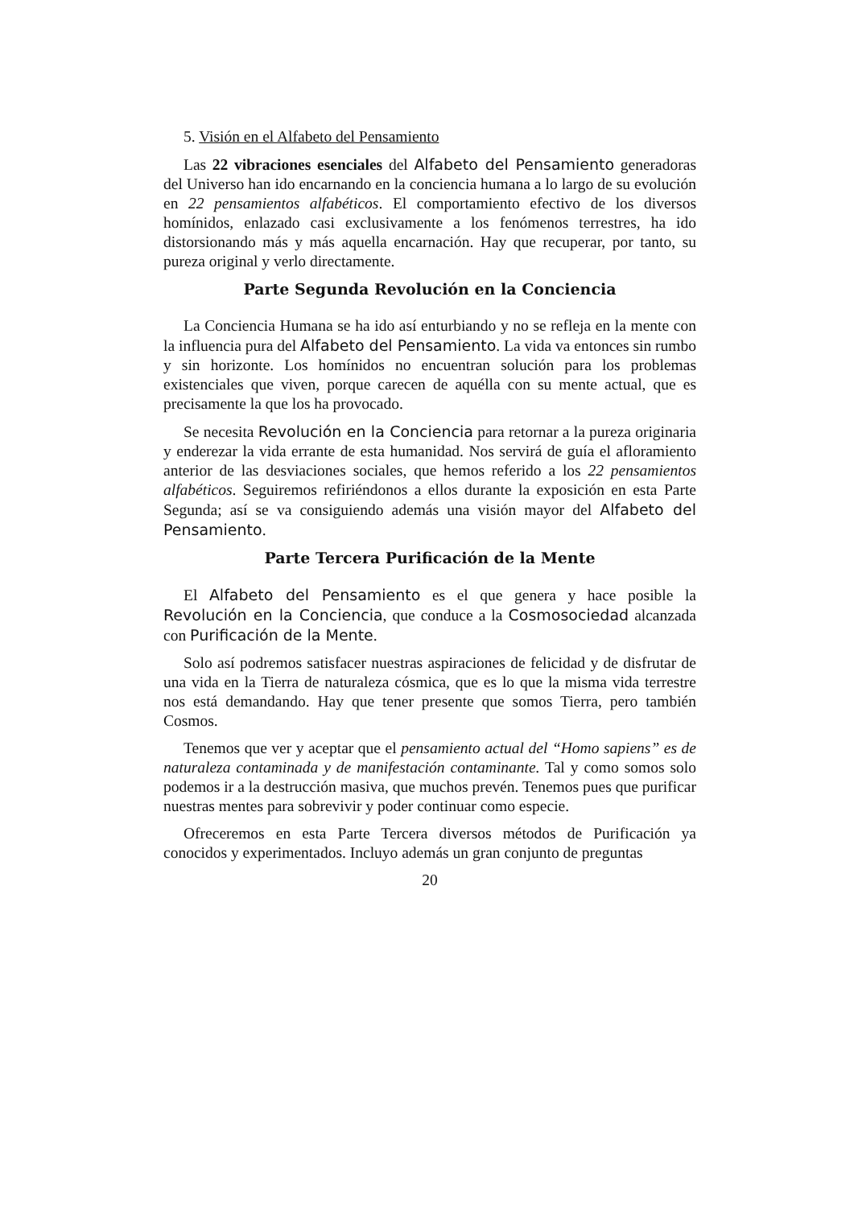5. Visión en el Alfabeto del Pensamiento
Las 22 vibraciones esenciales del Alfabeto del Pensamiento generadoras del Universo han ido encarnando en la conciencia humana a lo largo de su evolución en 22 pensamientos alfabéticos. El comportamiento efectivo de los diversos homínidos, enlazado casi exclusivamente a los fenómenos terrestres, ha ido distorsionando más y más aquella encarnación. Hay que recuperar, por tanto, su pureza original y verlo directamente.
Parte Segunda Revolución en la Conciencia
La Conciencia Humana se ha ido así enturbiando y no se refleja en la mente con la influencia pura del Alfabeto del Pensamiento. La vida va entonces sin rumbo y sin horizonte. Los homínidos no encuentran solución para los problemas existenciales que viven, porque carecen de aquélla con su mente actual, que es precisamente la que los ha provocado.
Se necesita Revolución en la Conciencia para retornar a la pureza originaria y enderezar la vida errante de esta humanidad. Nos servirá de guía el afloramiento anterior de las desviaciones sociales, que hemos referido a los 22 pensamientos alfabéticos. Seguiremos refiriéndonos a ellos durante la exposición en esta Parte Segunda; así se va consiguiendo además una visión mayor del Alfabeto del Pensamiento.
Parte Tercera Purificación de la Mente
El Alfabeto del Pensamiento es el que genera y hace posible la Revolución en la Conciencia, que conduce a la Cosmosociedad alcanzada con Purificación de la Mente.
Solo así podremos satisfacer nuestras aspiraciones de felicidad y de disfrutar de una vida en la Tierra de naturaleza cósmica, que es lo que la misma vida terrestre nos está demandando. Hay que tener presente que somos Tierra, pero también Cosmos.
Tenemos que ver y aceptar que el pensamiento actual del “Homo sapiens” es de naturaleza contaminada y de manifestación contaminante. Tal y como somos solo podemos ir a la destrucción masiva, que muchos prevén. Tenemos pues que purificar nuestras mentes para sobrevivir y poder continuar como especie.
Ofreceremos en esta Parte Tercera diversos métodos de Purificación ya conocidos y experimentados. Incluyo además un gran conjunto de preguntas
20